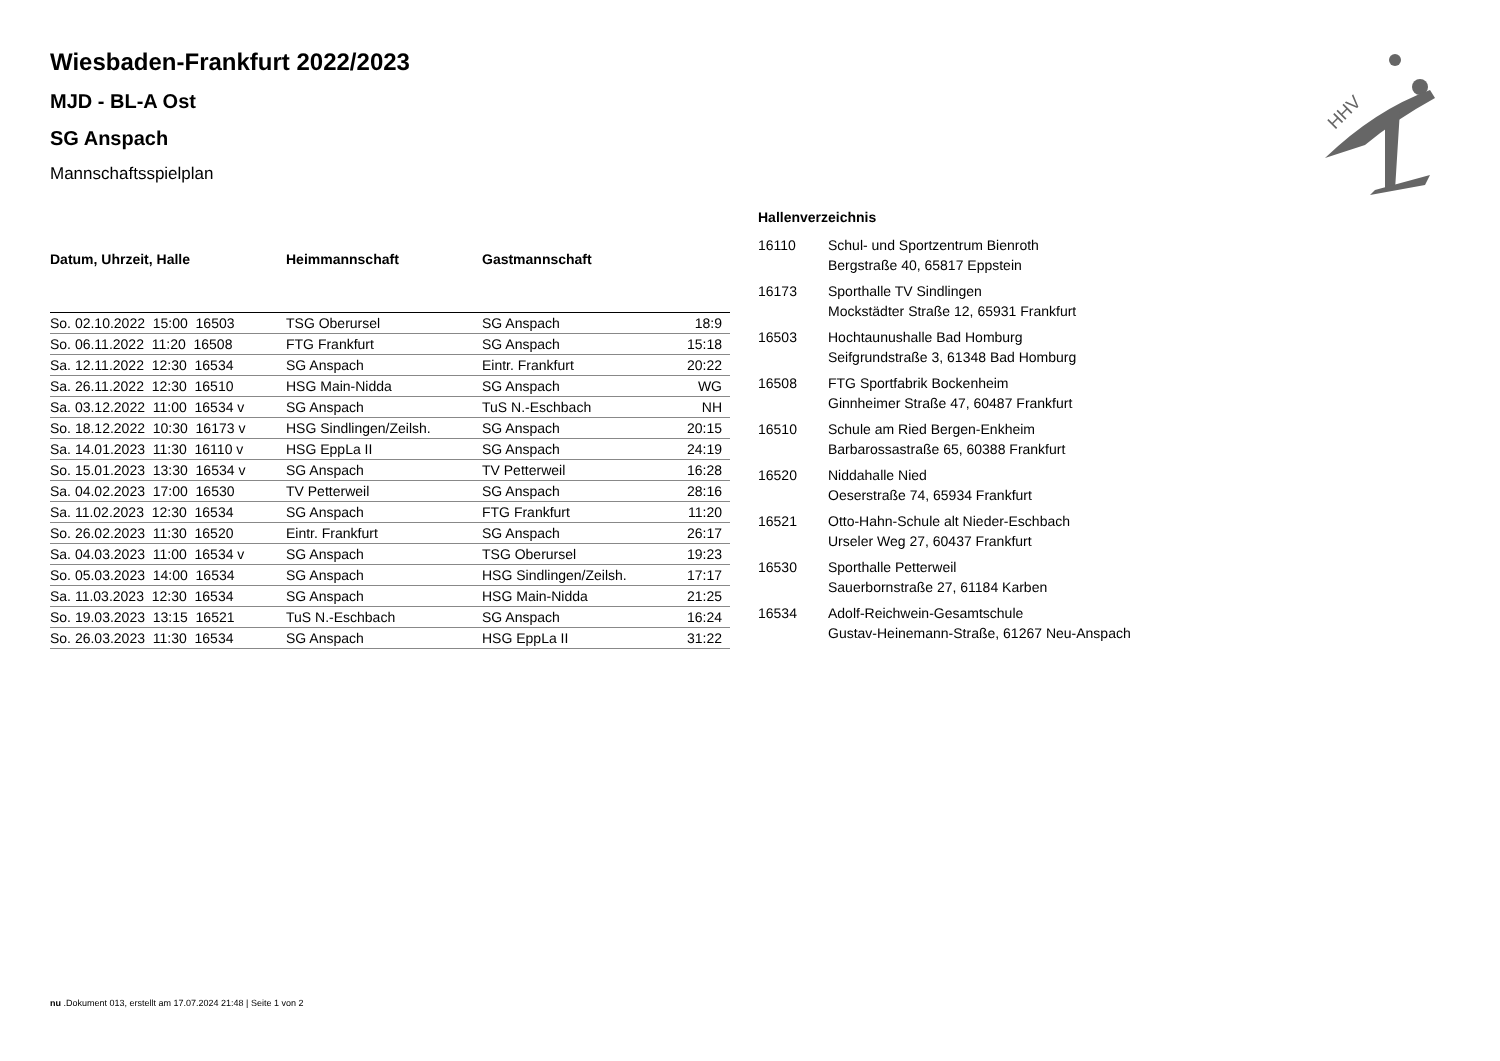HHV
Wiesbaden-Frankfurt 2022/2023
MJD - BL-A Ost
SG Anspach
Mannschaftsspielplan
| Datum, Uhrzeit, Halle | Heimmannschaft | Gastmannschaft | |
| --- | --- | --- | --- |
| So. 02.10.2022 15:00 16503 | TSG Oberursel | SG Anspach | 18:9 |
| So. 06.11.2022 11:20 16508 | FTG Frankfurt | SG Anspach | 15:18 |
| Sa. 12.11.2022 12:30 16534 | SG Anspach | Eintr. Frankfurt | 20:22 |
| Sa. 26.11.2022 12:30 16510 | HSG Main-Nidda | SG Anspach | WG |
| Sa. 03.12.2022 11:00 16534 v | SG Anspach | TuS N.-Eschbach | NH |
| So. 18.12.2022 10:30 16173 v | HSG Sindlingen/Zeilsh. | SG Anspach | 20:15 |
| Sa. 14.01.2023 11:30 16110 v | HSG EppLa II | SG Anspach | 24:19 |
| So. 15.01.2023 13:30 16534 v | SG Anspach | TV Petterweil | 16:28 |
| Sa. 04.02.2023 17:00 16530 | TV Petterweil | SG Anspach | 28:16 |
| Sa. 11.02.2023 12:30 16534 | SG Anspach | FTG Frankfurt | 11:20 |
| So. 26.02.2023 11:30 16520 | Eintr. Frankfurt | SG Anspach | 26:17 |
| Sa. 04.03.2023 11:00 16534 v | SG Anspach | TSG Oberursel | 19:23 |
| So. 05.03.2023 14:00 16534 | SG Anspach | HSG Sindlingen/Zeilsh. | 17:17 |
| Sa. 11.03.2023 12:30 16534 | SG Anspach | HSG Main-Nidda | 21:25 |
| So. 19.03.2023 13:15 16521 | TuS N.-Eschbach | SG Anspach | 16:24 |
| So. 26.03.2023 11:30 16534 | SG Anspach | HSG EppLa II | 31:22 |
Hallenverzeichnis
| 16110 | Schul- und Sportzentrum Bienroth Bergstraße 40, 65817 Eppstein |
| 16173 | Sporthalle TV Sindlingen Mockstädter Straße 12, 65931 Frankfurt |
| 16503 | Hochtaunushalle Bad Homburg Seifgrundstraße 3, 61348 Bad Homburg |
| 16508 | FTG Sportfabrik Bockenheim Ginnheimer Straße 47, 60487 Frankfurt |
| 16510 | Schule am Ried Bergen-Enkheim Barbarossastraße 65, 60388 Frankfurt |
| 16520 | Niddahalle Nied Oeserstraße 74, 65934 Frankfurt |
| 16521 | Otto-Hahn-Schule alt Nieder-Eschbach Urseler Weg 27, 60437 Frankfurt |
| 16530 | Sporthalle Petterweil Sauerbornstraße 27, 61184 Karben |
| 16534 | Adolf-Reichwein-Gesamtschule Gustav-Heinemann-Straße, 61267 Neu-Anspach |
nu .Dokument 013, erstellt am 17.07.2024 21:48 | Seite 1 von 2